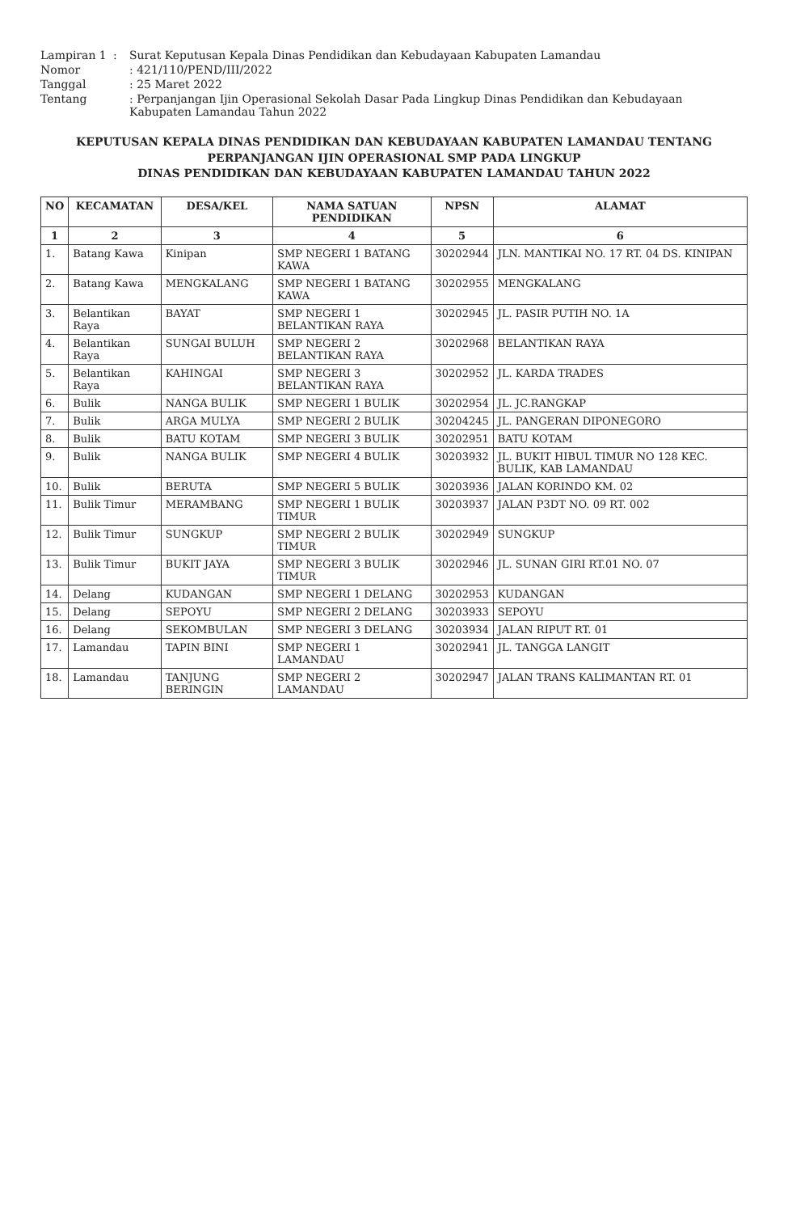Lampiran 1
:
Surat Keputusan Kepala Dinas Pendidikan dan Kebudayaan Kabupaten Lamandau
Nomor
: 421/110/PEND/III/2022
Tanggal
: 25 Maret 2022
Tentang
: Perpanjangan Ijin Operasional Sekolah Dasar Pada Lingkup Dinas Pendidikan dan Kebudayaan Kabupaten Lamandau Tahun 2022
KEPUTUSAN KEPALA DINAS PENDIDIKAN DAN KEBUDAYAAN KABUPATEN LAMANDAU TENTANG
PERPANJANGAN IJIN OPERASIONAL SMP PADA LINGKUP
DINAS PENDIDIKAN DAN KEBUDAYAAN KABUPATEN LAMANDAU TAHUN 2022
| NO | KECAMATAN | DESA/KEL | NAMA SATUAN PENDIDIKAN | NPSN | ALAMAT |
| --- | --- | --- | --- | --- | --- |
| 1 | 2 | 3 | 4 | 5 | 6 |
| 1. | Batang Kawa | Kinipan | SMP NEGERI 1 BATANG KAWA | 30202944 | JLN. MANTIKAI NO. 17 RT. 04 DS. KINIPAN |
| 2. | Batang Kawa | MENGKALANG | SMP NEGERI 1 BATANG KAWA | 30202955 | MENGKALANG |
| 3. | Belantikan Raya | BAYAT | SMP NEGERI 1 BELANTIKAN RAYA | 30202945 | JL. PASIR PUTIH NO. 1A |
| 4. | Belantikan Raya | SUNGAI BULUH | SMP NEGERI 2 BELANTIKAN RAYA | 30202968 | BELANTIKAN RAYA |
| 5. | Belantikan Raya | KAHINGAI | SMP NEGERI 3 BELANTIKAN RAYA | 30202952 | JL. KARDA TRADES |
| 6. | Bulik | NANGA BULIK | SMP NEGERI 1 BULIK | 30202954 | JL. JC.RANGKAP |
| 7. | Bulik | ARGA MULYA | SMP NEGERI 2 BULIK | 30204245 | JL. PANGERAN DIPONEGORO |
| 8. | Bulik | BATU KOTAM | SMP NEGERI 3 BULIK | 30202951 | BATU KOTAM |
| 9. | Bulik | NANGA BULIK | SMP NEGERI 4 BULIK | 30203932 | JL. BUKIT HIBUL TIMUR NO 128 KEC. BULIK, KAB LAMANDAU |
| 10. | Bulik | BERUTA | SMP NEGERI 5 BULIK | 30203936 | JALAN KORINDO KM. 02 |
| 11. | Bulik Timur | MERAMBANG | SMP NEGERI 1 BULIK TIMUR | 30203937 | JALAN P3DT NO. 09 RT. 002 |
| 12. | Bulik Timur | SUNGKUP | SMP NEGERI 2 BULIK TIMUR | 30202949 | SUNGKUP |
| 13. | Bulik Timur | BUKIT JAYA | SMP NEGERI 3 BULIK TIMUR | 30202946 | JL. SUNAN GIRI RT.01 NO. 07 |
| 14. | Delang | KUDANGAN | SMP NEGERI 1 DELANG | 30202953 | KUDANGAN |
| 15. | Delang | SEPOYU | SMP NEGERI 2 DELANG | 30203933 | SEPOYU |
| 16. | Delang | SEKOMBULAN | SMP NEGERI 3 DELANG | 30203934 | JALAN RIPUT RT. 01 |
| 17. | Lamandau | TAPIN BINI | SMP NEGERI 1 LAMANDAU | 30202941 | JL. TANGGA LANGIT |
| 18. | Lamandau | TANJUNG BERINGIN | SMP NEGERI 2 LAMANDAU | 30202947 | JALAN TRANS KALIMANTAN RT. 01 |